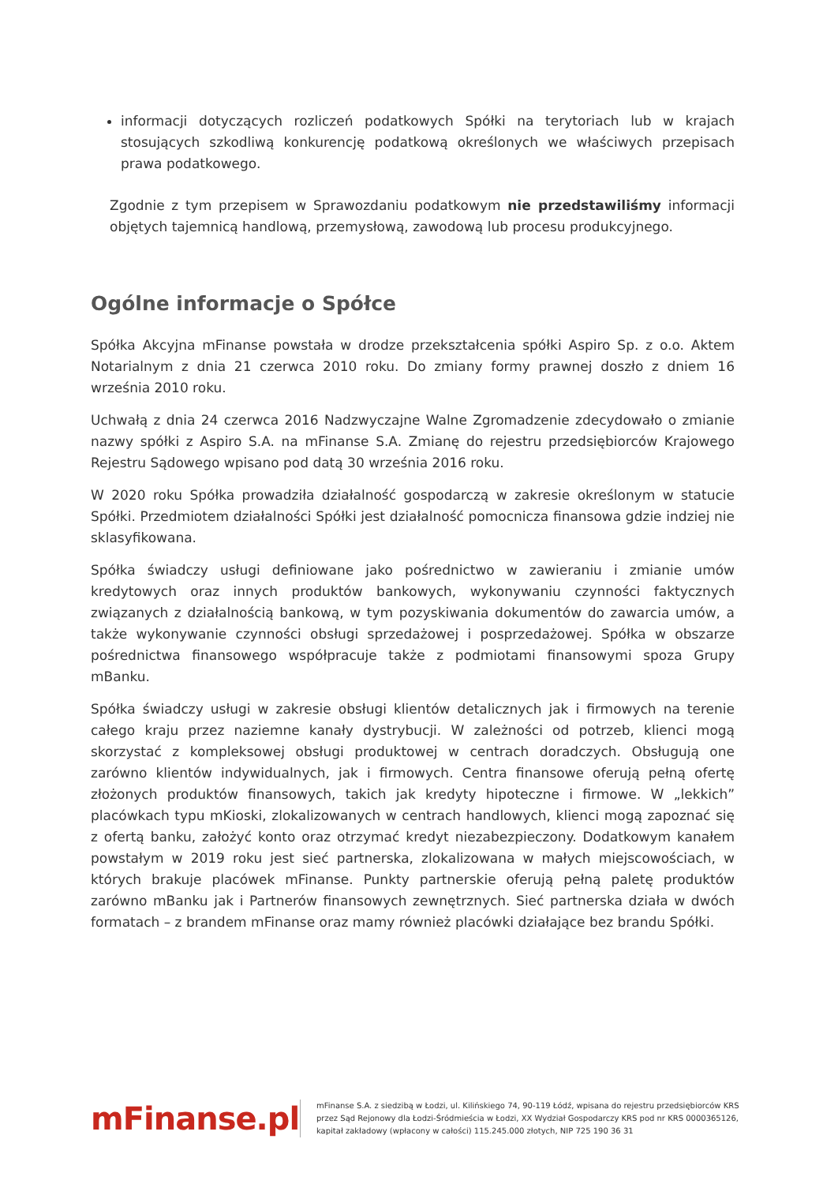informacji dotyczących rozliczeń podatkowych Spółki na terytoriach lub w krajach stosujących szkodliwą konkurencję podatkową określonych we właściwych przepisach prawa podatkowego.
Zgodnie z tym przepisem w Sprawozdaniu podatkowym nie przedstawiliśmy informacji objętych tajemnicą handlową, przemysłową, zawodową lub procesu produkcyjnego.
Ogólne informacje o Spółce
Spółka Akcyjna mFinanse powstała w drodze przekształcenia spółki Aspiro Sp. z o.o. Aktem Notarialnym z dnia 21 czerwca 2010 roku. Do zmiany formy prawnej doszło z dniem 16 września 2010 roku.
Uchwałą z dnia 24 czerwca 2016 Nadzwyczajne Walne Zgromadzenie zdecydowało o zmianie nazwy spółki z Aspiro S.A. na mFinanse S.A. Zmianę do rejestru przedsiębiorców Krajowego Rejestru Sądowego wpisano pod datą 30 września 2016 roku.
W 2020 roku Spółka prowadziła działalność gospodarczą w zakresie określonym w statucie Spółki. Przedmiotem działalności Spółki jest działalność pomocnicza finansowa gdzie indziej nie sklasyfikowana.
Spółka świadczy usługi definiowane jako pośrednictwo w zawieraniu i zmianie umów kredytowych oraz innych produktów bankowych, wykonywaniu czynności faktycznych związanych z działalnością bankową, w tym pozyskiwania dokumentów do zawarcia umów, a także wykonywanie czynności obsługi sprzedażowej i posprzedażowej. Spółka w obszarze pośrednictwa finansowego współpracuje także z podmiotami finansowymi spoza Grupy mBanku.
Spółka świadczy usługi w zakresie obsługi klientów detalicznych jak i firmowych na terenie całego kraju przez naziemne kanały dystrybucji. W zależności od potrzeb, klienci mogą skorzystać z kompleksowej obsługi produktowej w centrach doradczych. Obsługują one zarówno klientów indywidualnych, jak i firmowych. Centra finansowe oferują pełną ofertę złożonych produktów finansowych, takich jak kredyty hipoteczne i firmowe. W „lekkich” placówkach typu mKioski, zlokalizowanych w centrach handlowych, klienci mogą zapoznać się z ofertą banku, założyć konto oraz otrzymać kredyt niezabezpieczony. Dodatkowym kanałem powstałym w 2019 roku jest sieć partnerska, zlokalizowana w małych miejscowościach, w których brakuje placówek mFinanse. Punkty partnerskie oferują pełną paletę produktów zarówno mBanku jak i Partnerów finansowych zewnętrznych. Sieć partnerska działa w dwóch formatach – z brandem mFinanse oraz mamy również placówki działające bez brandu Spółki.
mFinanse.pl
mFinanse S.A. z siedzibą w Łodzi, ul. Kilińskiego 74, 90-119 Łódź, wpisana do rejestru przedsiębiorców KRS
przez Sąd Rejonowy dla Łodzi-Śródmieścia w Łodzi, XX Wydział Gospodarczy KRS pod nr KRS 0000365126,
kapitał zakładowy (wpłacony w całości) 115.245.000 złotych, NIP 725 190 36 31